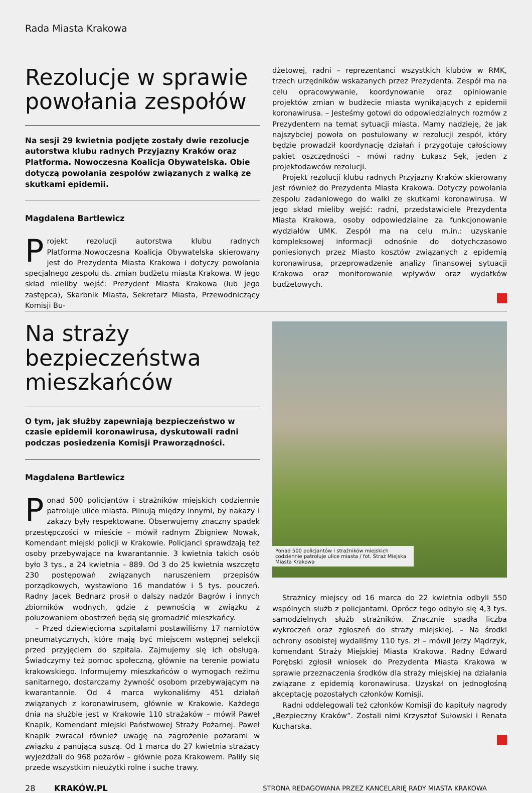Rada Miasta Krakowa
Rezolucje w sprawie powołania zespołów
Na sesji 29 kwietnia podjęte zostały dwie rezolucje autorstwa klubu radnych Przyjazny Kraków oraz Platforma. Nowoczesna Koalicja Obywatelska. Obie dotyczą powołania zespołów związanych z walką ze skutkami epidemii.
Magdalena Bartlewicz
Projekt rezolucji autorstwa klubu radnych Platforma.Nowoczesna Koalicja Obywatelska skierowany jest do Prezydenta Miasta Krakowa i dotyczy powołania specjalnego zespołu ds. zmian budżetu miasta Krakowa. W jego skład mieliby wejść: Prezydent Miasta Krakowa (lub jego zastępca), Skarbnik Miasta, Sekretarz Miasta, Przewodniczący Komisji Bu-
dżetowej, radni – reprezentanci wszystkich klubów w RMK, trzech urzędników wskazanych przez Prezydenta. Zespół ma na celu opracowywanie, koordynowanie oraz opiniowanie projektów zmian w budżecie miasta wynikających z epidemii koronawirusa. – Jesteśmy gotowi do odpowiedzialnych rozmów z Prezydentem na temat sytuacji miasta. Mamy nadzieję, że jak najszybciej powoła on postulowany w rezolucji zespół, który będzie prowadził koordynację działań i przygotuje całościowy pakiet oszczędności – mówi radny Łukasz Sęk, jeden z projektodawców rezolucji.
Projekt rezolucji klubu radnych Przyjazny Kraków skierowany jest również do Prezydenta Miasta Krakowa. Dotyczy powołania zespołu zadaniowego do walki ze skutkami koronawirusa. W jego skład mieliby wejść: radni, przedstawiciele Prezydenta Miasta Krakowa, osoby odpowiedzialne za funkcjonowanie wydziałów UMK. Zespół ma na celu m.in.: uzyskanie kompleksowej informacji odnośnie do dotychczasowo poniesionych przez Miasto kosztów związanych z epidemią koronawirusa, przeprowadzenie analizy finansowej sytuacji Krakowa oraz monitorowanie wpływów oraz wydatków budżetowych.
Na straży bezpieczeństwa mieszkańców
O tym, jak służby zapewniają bezpieczeństwo w czasie epidemii koronawirusa, dyskutowali radni podczas posiedzenia Komisji Praworządności.
Magdalena Bartlewicz
Ponad 500 policjantów i strażników miejskich codziennie patroluje ulice miasta. Pilnują między innymi, by nakazy i zakazy były respektowane. Obserwujemy znaczny spadek przestępczości w mieście – mówił radnym Zbigniew Nowak, Komendant miejski policji w Krakowie. Policjanci sprawdzają też osoby przebywające na kwarantannie. 3 kwietnia takich osób było 3 tys., a 24 kwietnia – 889. Od 3 do 25 kwietnia wszczęto 230 postępowań związanych naruszeniem przepisów porządkowych, wystawiono 16 mandatów i 5 tys. pouczeń. Radny Jacek Bednarz prosił o dalszy nadzór Bagrów i innych zbiorników wodnych, gdzie z pewnością w związku z poluzowaniem obostrzeń będą się gromadzić mieszkańcy.
– Przed dziewięcioma szpitalami postawiliśmy 17 namiotów pneumatycznych, które mają być miejscem wstępnej selekcji przed przyjęciem do szpitala. Zajmujemy się ich obsługą. Świadczymy też pomoc społeczną, głównie na terenie powiatu krakowskiego. Informujemy mieszkańców o wymogach reżimu sanitarnego, dostarczamy żywność osobom przebywającym na kwarantannie. Od 4 marca wykonaliśmy 451 działań związanych z koronawirusem, głównie w Krakowie. Każdego dnia na służbie jest w Krakowie 110 strażaków – mówił Paweł Knapik, Komendant miejski Państwowej Straży Pożarnej. Paweł Knapik zwracał również uwagę na zagrożenie pożarami w związku z panującą suszą. Od 1 marca do 27 kwietnia strażacy wyjeżdżali do 968 pożarów – głównie poza Krakowem. Paliły się przede wszystkim nieużytki rolne i suche trawy.
Ponad 500 policjantów i strażników miejskich codziennie patroluje ulice miasta / fot. Straż Miejska Miasta Krakowa
Strażnicy miejscy od 16 marca do 22 kwietnia odbyli 550 wspólnych służb z policjantami. Oprócz tego odbyło się 4,3 tys. samodzielnych służb strażników. Znacznie spadła liczba wykroczeń oraz zgłoszeń do straży miejskiej. – Na środki ochrony osobistej wydaliśmy 110 tys. zł – mówił Jerzy Mądrzyk, komendant Straży Miejskiej Miasta Krakowa. Radny Edward Porębski zgłosił wniosek do Prezydenta Miasta Krakowa w sprawie przeznaczenia środków dla straży miejskiej na działania związane z epidemią koronawirusa. Uzyskał on jednogłośną akceptację pozostałych członków Komisji.
Radni oddelegowali też członków Komisji do kapituły nagrody „Bezpieczny Kraków”. Zostali nimi Krzysztof Sułowski i Renata Kucharska.
28 KRAKÓW.PL STRONA REDAGOWANA PRZEZ KANCELARIĘ RADY MIASTA KRAKOWA